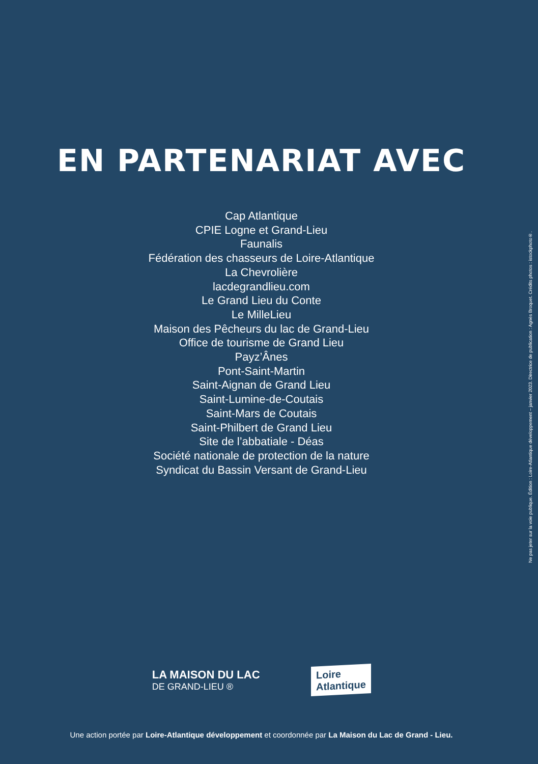EN PARTENARIAT AVEC
Cap Atlantique
CPIE Logne et Grand-Lieu
Faunalis
Fédération des chasseurs de Loire-Atlantique
La Chevrolière
lacdegrandlieu.com
Le Grand Lieu du Conte
Le MilleLieu
Maison des Pêcheurs du lac de Grand-Lieu
Office de tourisme de Grand Lieu
Payz’Ânes
Pont-Saint-Martin
Saint-Aignan de Grand Lieu
Saint-Lumine-de-Coutais
Saint-Mars de Coutais
Saint-Philbert de Grand Lieu
Site de l’abbatiale - Déas
Société nationale de protection de la nature
Syndicat du Bassin Versant de Grand-Lieu
LA MAISON DU LAC
DE GRAND-LIEU ®
Loire
Atlantique
Une action portée par Loire-Atlantique développement et coordonnée par La Maison du Lac de Grand - Lieu.
Ne pas jeter sur la voie publique. Édition : Loire-Atlantique développement – janvier 2023. Directrice de publication : Agnès Broquet. Crédits photos : istockphoto®.